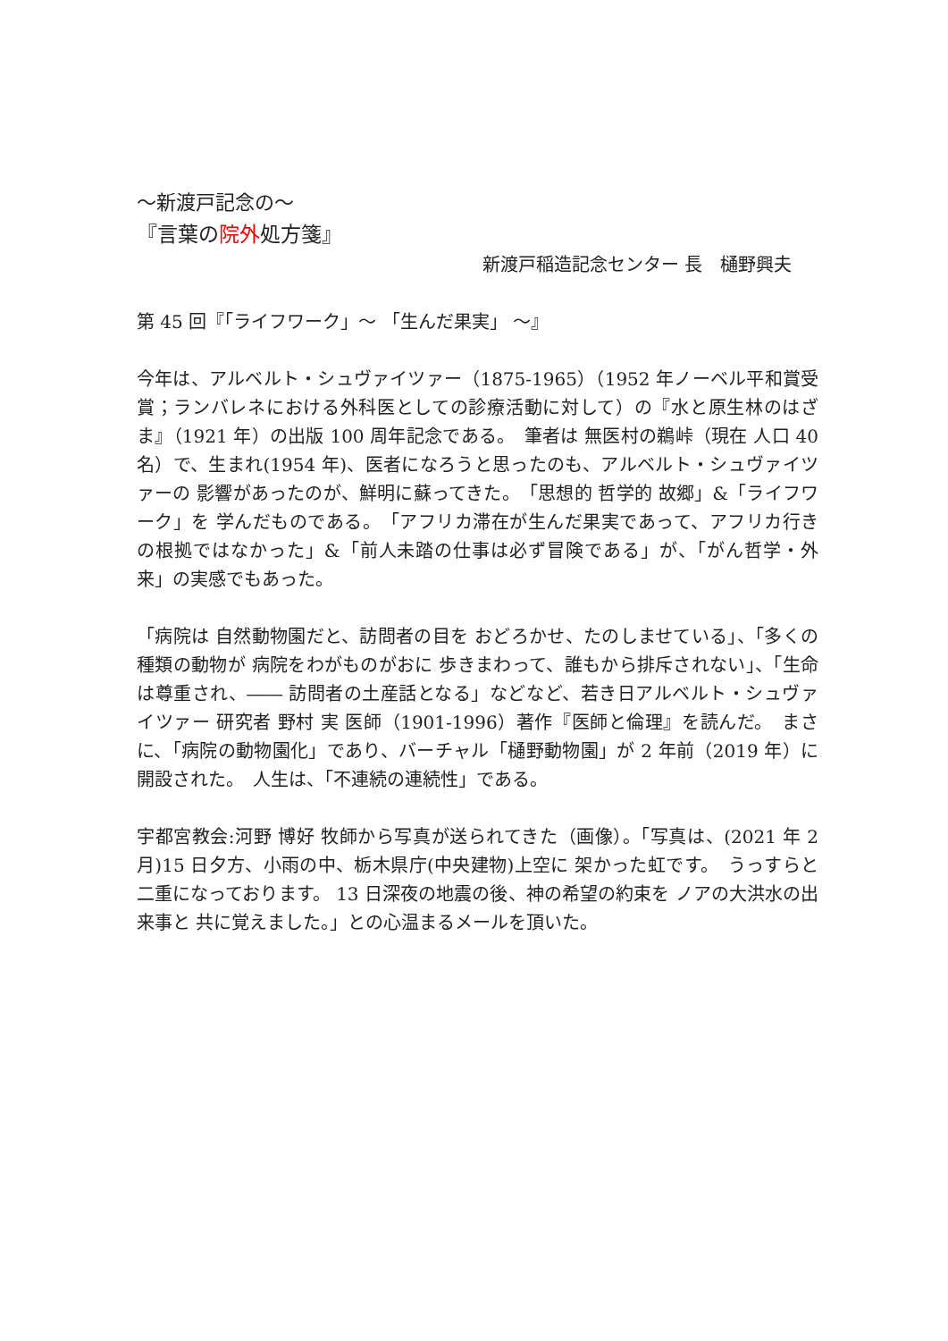～新渡戸記念の～
『言葉の院外処方箋』
新渡戸稲造記念センター 長　樋野興夫
第 45 回『「ライフワーク」～ 「生んだ果実」 ～』
今年は、アルベルト・シュヴァイツァー（1875-1965）（1952 年ノーベル平和賞受賞；ランバレネにおける外科医としての診療活動に対して）の『水と原生林のはざま』（1921 年）の出版 100 周年記念である。　筆者は 無医村の鵜峠（現在 人口 40 名）で、生まれ(1954 年)、医者になろうと思ったのも、アルベルト・シュヴァイツァーの 影響があったのが、鮮明に蘇ってきた。　「思想的 哲学的 故郷」&「ライフワーク」を 学んだものである。　「アフリカ滞在が生んだ果実であって、アフリカ行きの根拠ではなかった」&「前人未踏の仕事は必ず冒険である」が、「がん哲学・外来」の実感でもあった。
「病院は 自然動物園だと、訪問者の目を おどろかせ、たのしませている」、「多くの種類の動物が 病院をわがものがおに 歩きまわって、誰もから排斥されない」、「生命は尊重され、―― 訪問者の土産話となる」などなど、若き日アルベルト・シュヴァイツァー 研究者 野村 実 医師（1901-1996）著作『医師と倫理』を読んだ。　まさに、「病院の動物園化」であり、バーチャル「樋野動物園」が 2 年前（2019 年）に開設された。　人生は、「不連続の連続性」である。
宇都宮教会:河野 博好 牧師から写真が送られてきた（画像）。「写真は、(2021 年 2 月)15 日夕方、小雨の中、栃木県庁(中央建物)上空に 架かった虹です。　うっすらと 二重になっております。 13 日深夜の地震の後、神の希望の約束を ノアの大洪水の出来事と 共に覚えました。」との心温まるメールを頂いた。